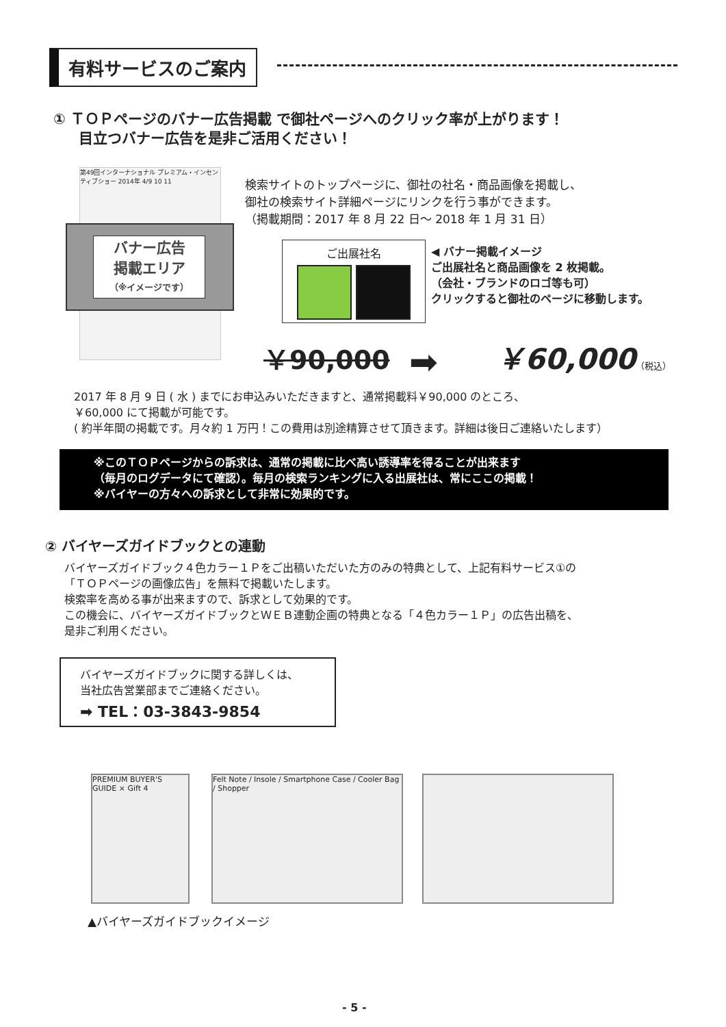有料サービスのご案内
① ＴＯＰページのバナー広告掲載 で御社ページへのクリック率が上がります！
目立つバナー広告を是非ご活用ください！
第49回インターナショナル プレミアム・インセンティブショー 2014年 4/9 10 11
バナー広告
掲載エリア
（※イメージです）
検索サイトのトップページに、御社の社名・商品画像を掲載し、
御社の検索サイト詳細ページにリンクを行う事ができます。
（掲載期間：2017 年 8 月 22 日～ 2018 年 1 月 31 日）
ご出展社名
◀ バナー掲載イメージ
ご出展社名と商品画像を 2 枚掲載。
（会社・ブランドのロゴ等も可）
クリックすると御社のページに移動します。
￥90,000 ➡ ￥60,000（税込）
2017 年 8 月 9 日 ( 水 ) までにお申込みいただきますと、通常掲載料￥90,000 のところ、
￥60,000 にて掲載が可能です。
( 約半年間の掲載です。月々約 1 万円！この費用は別途精算させて頂きます。詳細は後日ご連絡いたします）
※このＴＯＰページからの訴求は、通常の掲載に比べ高い誘導率を得ることが出来ます
（毎月のログデータにて確認）。毎月の検索ランキングに入る出展社は、常にここの掲載！
※バイヤーの方々への訴求として非常に効果的です。
② バイヤーズガイドブックとの連動
バイヤーズガイドブック４色カラー１Ｐをご出稿いただいた方のみの特典として、上記有料サービス①の
「ＴＯＰページの画像広告」を無料で掲載いたします。
検索率を高める事が出来ますので、訴求として効果的です。
この機会に、バイヤーズガイドブックとＷＥＢ連動企画の特典となる「４色カラー１Ｐ」の広告出稿を、
是非ご利用ください。
バイヤーズガイドブックに関する詳しくは、
当社広告営業部までご連絡ください。
➡ TEL：03-3843-9854
PREMIUM BUYER'S GUIDE × Gift 4
Felt Note / Insole / Smartphone Case / Cooler Bag / Shopper
▲バイヤーズガイドブックイメージ
- 5 -